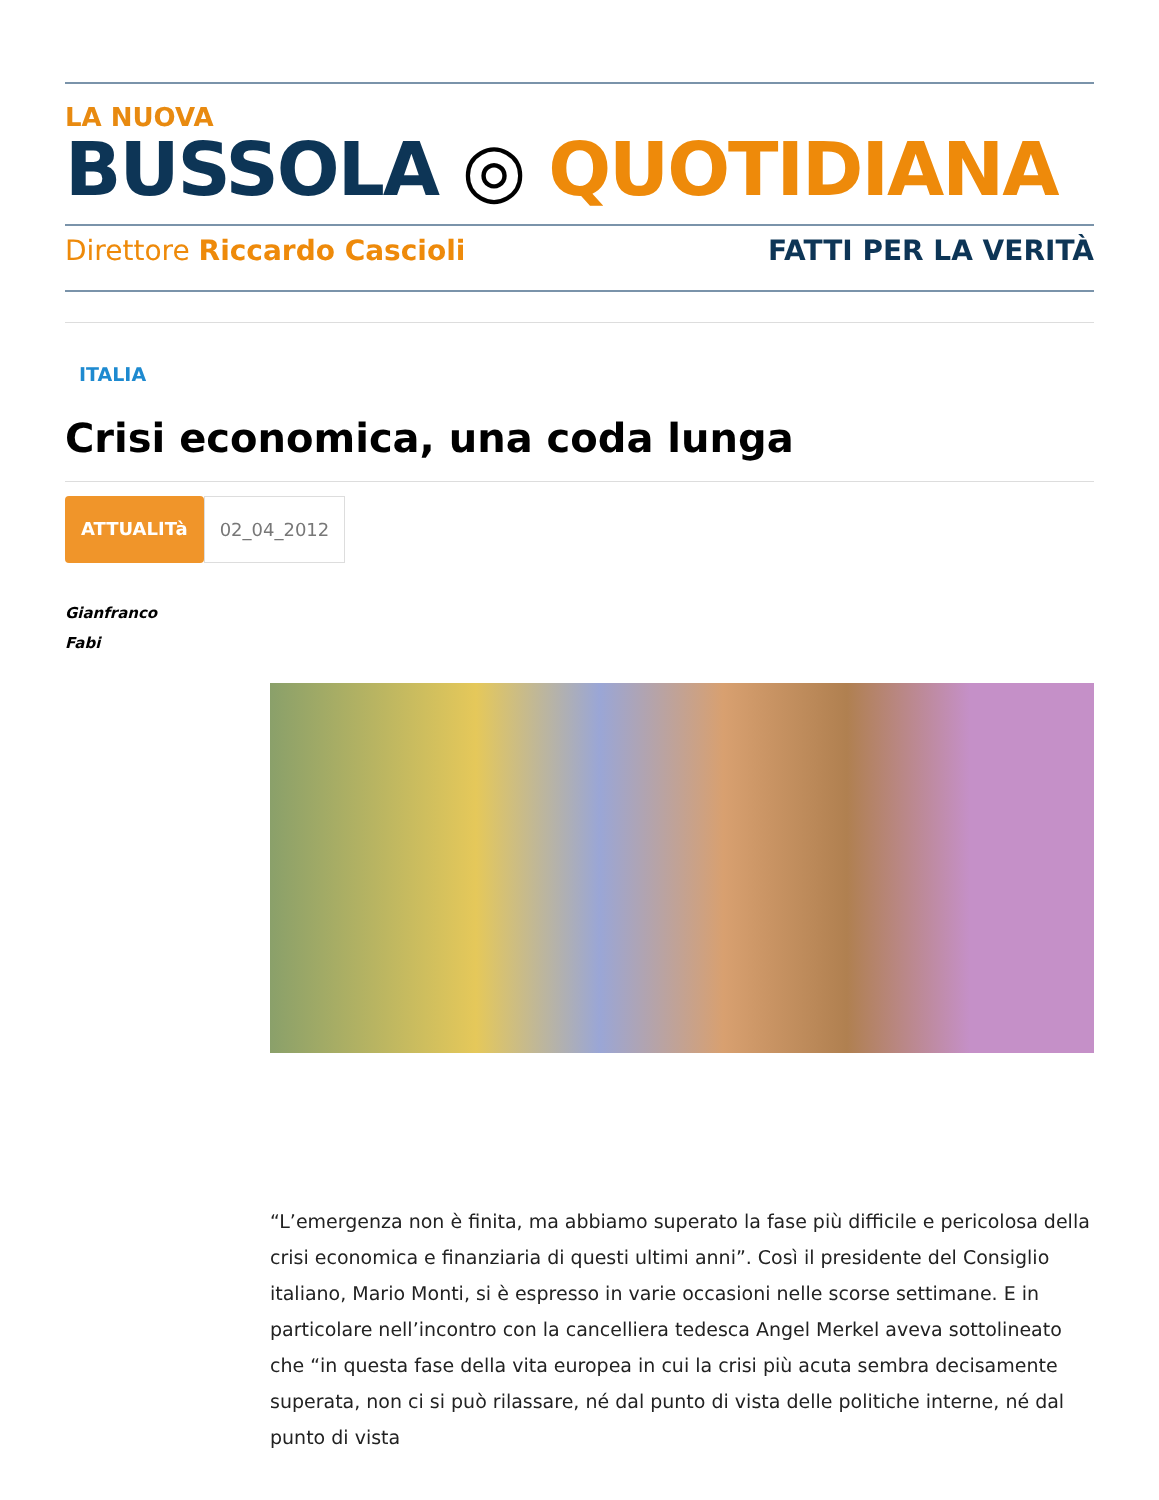LA NUOVA
BUSSOLA ◎ QUOTIDIANA
Direttore Riccardo Cascioli FATTI PER LA VERITÀ
ITALIA
Crisi economica, una coda lunga
ATTUALITà 02_04_2012
Gianfranco
Fabi
“L’emergenza non è finita, ma abbiamo superato la fase più difficile e pericolosa della crisi economica e finanziaria di questi ultimi anni”. Così il presidente del Consiglio italiano, Mario Monti, si è espresso in varie occasioni nelle scorse settimane. E in particolare nell’incontro con la cancelliera tedesca Angel Merkel aveva sottolineato che “in questa fase della vita europea in cui la crisi più acuta sembra decisamente superata, non ci si può rilassare, né dal punto di vista delle politiche interne, né dal punto di vista